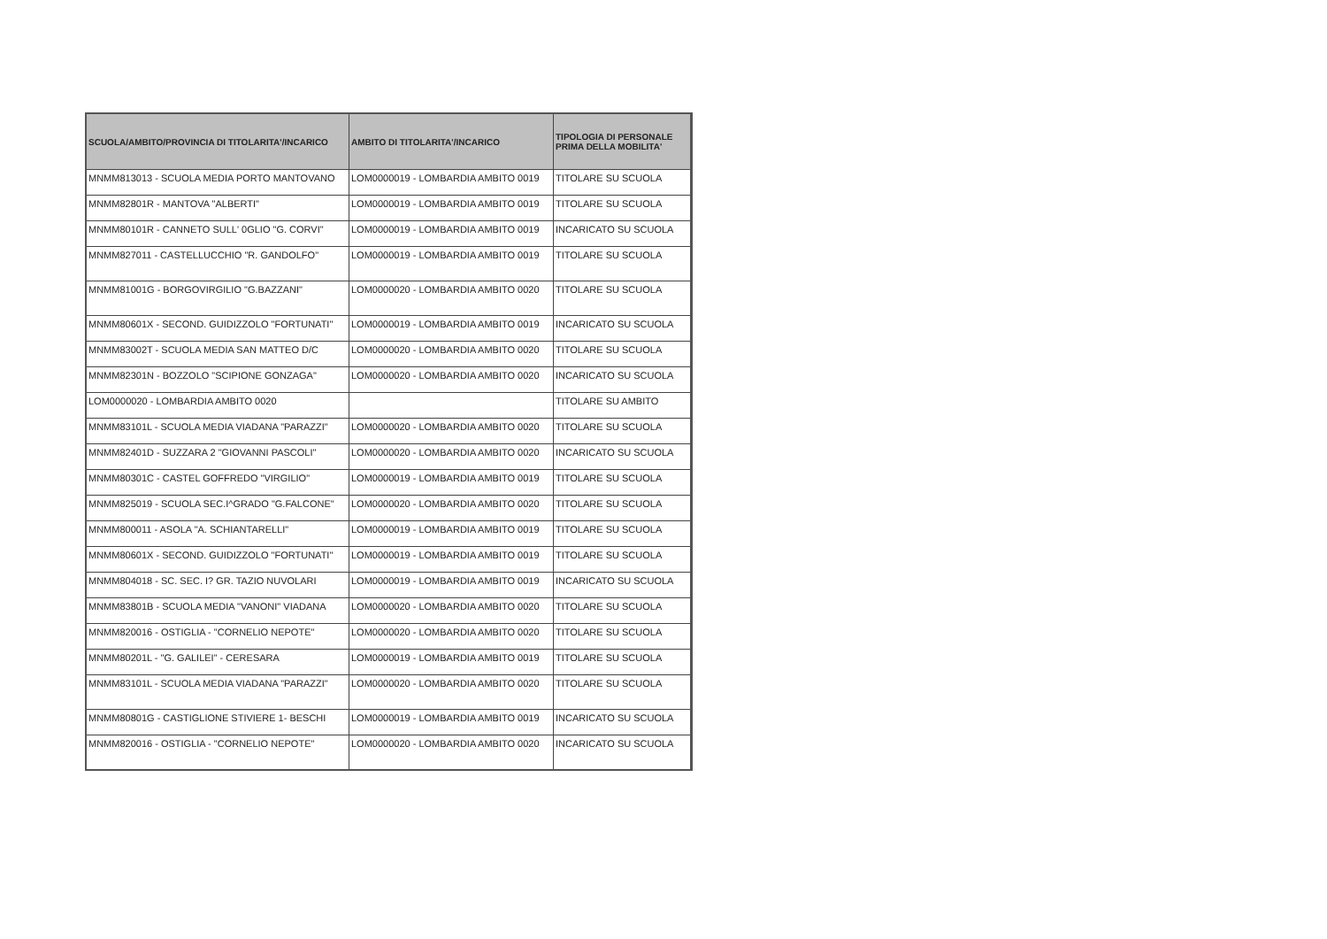| SCUOLA/AMBITO/PROVINCIA DI TITOLARITA'/INCARICO | AMBITO DI TITOLARITA'/INCARICO | TIPOLOGIA DI PERSONALE PRIMA DELLA MOBILITA' |
| --- | --- | --- |
| MNMM813013 - SCUOLA MEDIA PORTO MANTOVANO | LOM0000019 - LOMBARDIA AMBITO 0019 | TITOLARE SU SCUOLA |
| MNMM82801R - MANTOVA "ALBERTI" | LOM0000019 - LOMBARDIA AMBITO 0019 | TITOLARE SU SCUOLA |
| MNMM80101R - CANNETO SULL' 0GLIO "G. CORVI" | LOM0000019 - LOMBARDIA AMBITO 0019 | INCARICATO SU SCUOLA |
| MNMM827011 - CASTELLUCCHIO "R. GANDOLFO" | LOM0000019 - LOMBARDIA AMBITO 0019 | TITOLARE SU SCUOLA |
| MNMM81001G - BORGOVIRGILIO "G.BAZZANI" | LOM0000020 - LOMBARDIA AMBITO 0020 | TITOLARE SU SCUOLA |
| MNMM80601X - SECOND. GUIDIZZOLO "FORTUNATI" | LOM0000019 - LOMBARDIA AMBITO 0019 | INCARICATO SU SCUOLA |
| MNMM83002T - SCUOLA MEDIA SAN MATTEO D/C | LOM0000020 - LOMBARDIA AMBITO 0020 | TITOLARE SU SCUOLA |
| MNMM82301N - BOZZOLO "SCIPIONE GONZAGA" | LOM0000020 - LOMBARDIA AMBITO 0020 | INCARICATO SU SCUOLA |
| LOM0000020 - LOMBARDIA AMBITO 0020 | | TITOLARE SU AMBITO |
| MNMM83101L - SCUOLA MEDIA VIADANA "PARAZZI" | LOM0000020 - LOMBARDIA AMBITO 0020 | TITOLARE SU SCUOLA |
| MNMM82401D - SUZZARA 2 "GIOVANNI PASCOLI" | LOM0000020 - LOMBARDIA AMBITO 0020 | INCARICATO SU SCUOLA |
| MNMM80301C - CASTEL GOFFREDO "VIRGILIO" | LOM0000019 - LOMBARDIA AMBITO 0019 | TITOLARE SU SCUOLA |
| MNMM825019 - SCUOLA SEC.I^GRADO "G.FALCONE" | LOM0000020 - LOMBARDIA AMBITO 0020 | TITOLARE SU SCUOLA |
| MNMM800011 - ASOLA "A. SCHIANTARELLI" | LOM0000019 - LOMBARDIA AMBITO 0019 | TITOLARE SU SCUOLA |
| MNMM80601X - SECOND. GUIDIZZOLO "FORTUNATI" | LOM0000019 - LOMBARDIA AMBITO 0019 | TITOLARE SU SCUOLA |
| MNMM804018 - SC. SEC. I? GR. TAZIO NUVOLARI | LOM0000019 - LOMBARDIA AMBITO 0019 | INCARICATO SU SCUOLA |
| MNMM83801B - SCUOLA MEDIA "VANONI" VIADANA | LOM0000020 - LOMBARDIA AMBITO 0020 | TITOLARE SU SCUOLA |
| MNMM820016 - OSTIGLIA - "CORNELIO NEPOTE" | LOM0000020 - LOMBARDIA AMBITO 0020 | TITOLARE SU SCUOLA |
| MNMM80201L - "G. GALILEI" - CERESARA | LOM0000019 - LOMBARDIA AMBITO 0019 | TITOLARE SU SCUOLA |
| MNMM83101L - SCUOLA MEDIA VIADANA "PARAZZI" | LOM0000020 - LOMBARDIA AMBITO 0020 | TITOLARE SU SCUOLA |
| MNMM80801G - CASTIGLIONE STIVIERE 1- BESCHI | LOM0000019 - LOMBARDIA AMBITO 0019 | INCARICATO SU SCUOLA |
| MNMM820016 - OSTIGLIA - "CORNELIO NEPOTE" | LOM0000020 - LOMBARDIA AMBITO 0020 | INCARICATO SU SCUOLA |